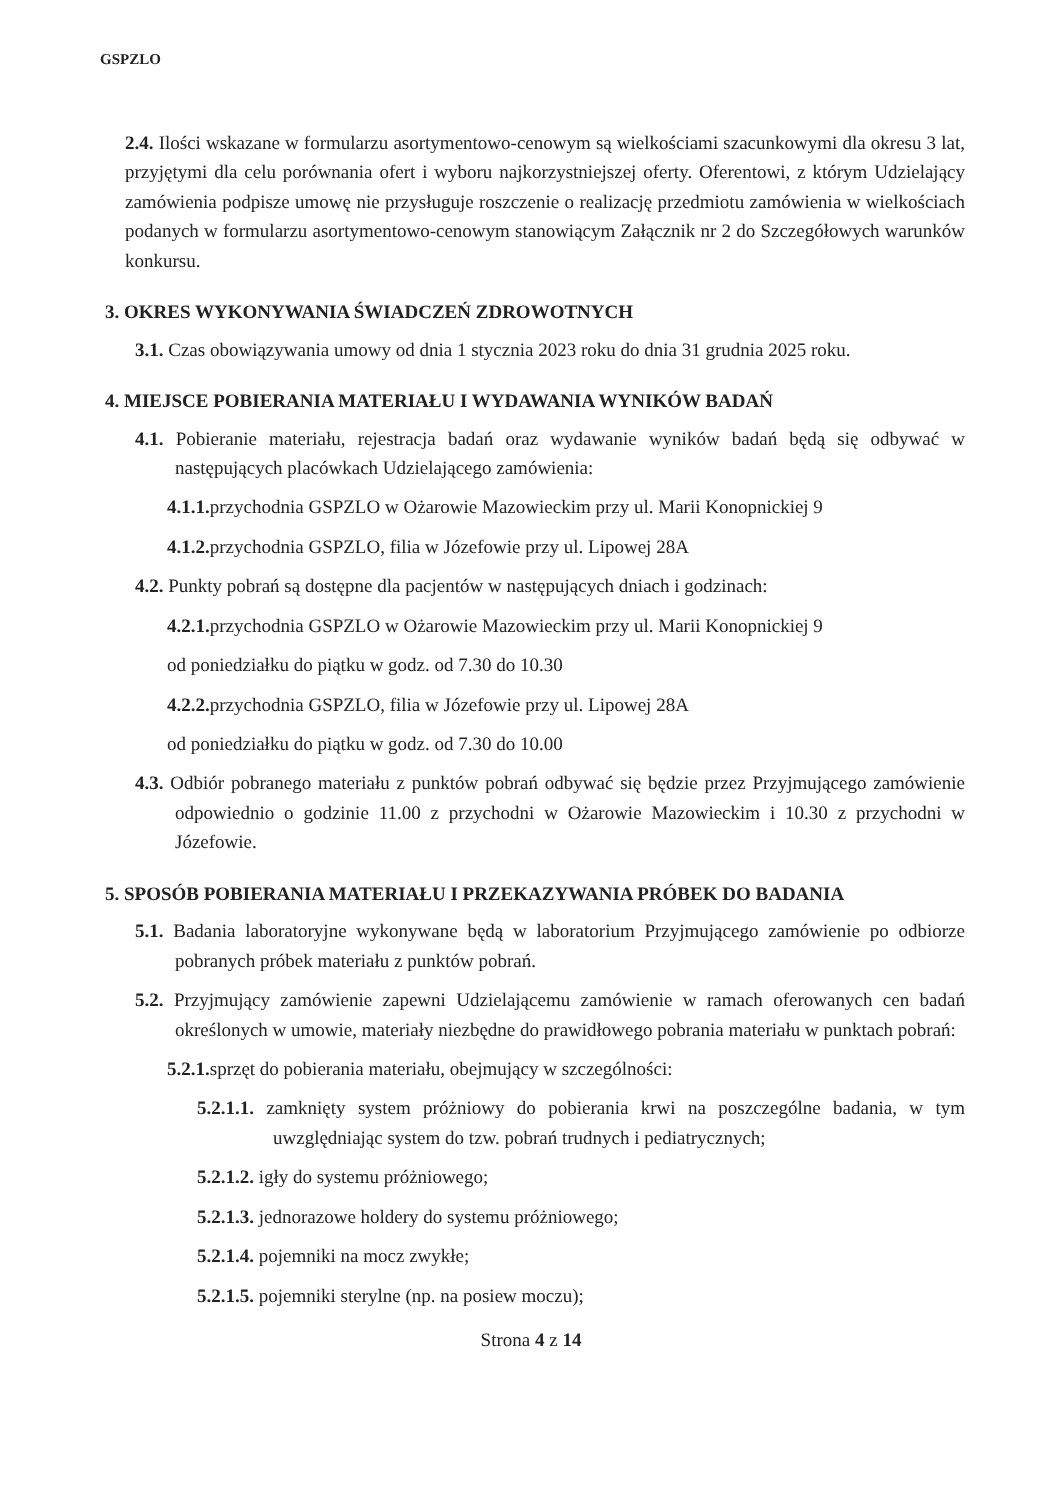GSPZLO
2.4. Ilości wskazane w formularzu asortymentowo-cenowym są wielkościami szacunkowymi dla okresu 3 lat, przyjętymi dla celu porównania ofert i wyboru najkorzystniejszej oferty. Oferentowi, z którym Udzielający zamówienia podpisze umowę nie przysługuje roszczenie o realizację przedmiotu zamówienia w wielkościach podanych w formularzu asortymentowo-cenowym stanowiącym Załącznik nr 2 do Szczegółowych warunków konkursu.
3. OKRES WYKONYWANIA ŚWIADCZEŃ ZDROWOTNYCH
3.1. Czas obowiązywania umowy od dnia 1 stycznia 2023 roku do dnia 31 grudnia 2025 roku.
4. MIEJSCE POBIERANIA MATERIAŁU I WYDAWANIA WYNIKÓW BADAŃ
4.1. Pobieranie materiału, rejestracja badań oraz wydawanie wyników badań będą się odbywać w następujących placówkach Udzielającego zamówienia:
4.1.1. przychodnia GSPZLO w Ożarowie Mazowieckim przy ul. Marii Konopnickiej 9
4.1.2. przychodnia GSPZLO, filia w Józefowie przy ul. Lipowej 28A
4.2. Punkty pobrań są dostępne dla pacjentów w następujących dniach i godzinach:
4.2.1. przychodnia GSPZLO w Ożarowie Mazowieckim przy ul. Marii Konopnickiej 9
od poniedziałku do piątku w godz. od 7.30 do 10.30
4.2.2. przychodnia GSPZLO, filia w Józefowie przy ul. Lipowej 28A
od poniedziałku do piątku w godz. od 7.30 do 10.00
4.3. Odbiór pobranego materiału z punktów pobrań odbywać się będzie przez Przyjmującego zamówienie odpowiednio o godzinie 11.00 z przychodni w Ożarowie Mazowieckim i 10.30 z przychodni w Józefowie.
5. SPOSÓB POBIERANIA MATERIAŁU I PRZEKAZYWANIA PRÓBEK DO BADANIA
5.1. Badania laboratoryjne wykonywane będą w laboratorium Przyjmującego zamówienie po odbiorze pobranych próbek materiału z punktów pobrań.
5.2. Przyjmujący zamówienie zapewni Udzielającemu zamówienie w ramach oferowanych cen badań określonych w umowie, materiały niezbędne do prawidłowego pobrania materiału w punktach pobrań:
5.2.1. sprzęt do pobierania materiału, obejmujący w szczególności:
5.2.1.1. zamknięty system próżniowy do pobierania krwi na poszczególne badania, w tym uwzględniając system do tzw. pobrań trudnych i pediatrycznych;
5.2.1.2. igły do systemu próżniowego;
5.2.1.3. jednorazowe holdery do systemu próżniowego;
5.2.1.4. pojemniki na mocz zwykłe;
5.2.1.5. pojemniki sterylne (np. na posiew moczu);
Strona 4 z 14